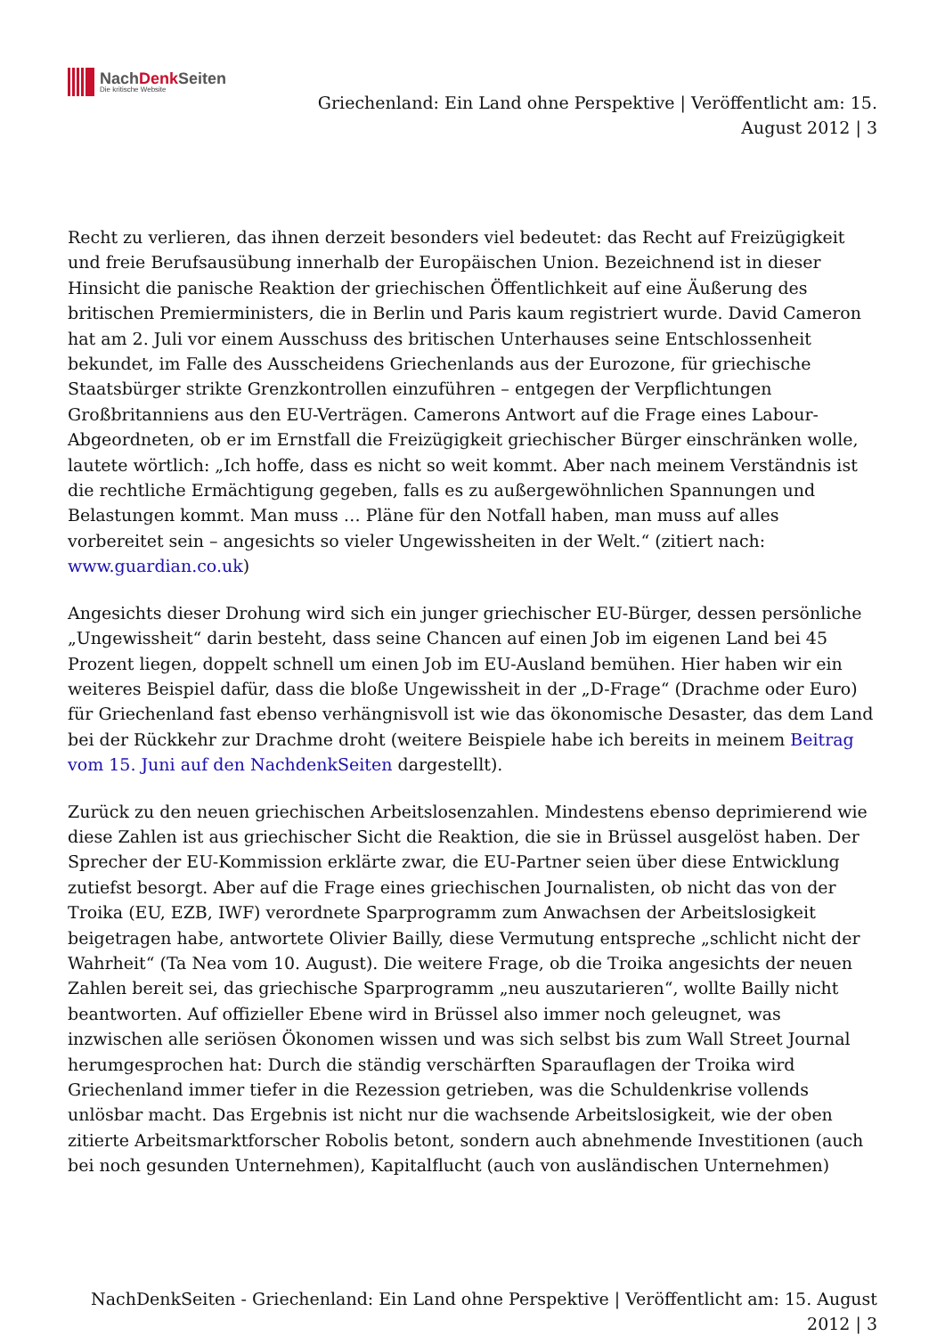NachDenk Seiten
Die kritische Website
Griechenland: Ein Land ohne Perspektive | Veröffentlicht am: 15.
August 2012 | 3
Recht zu verlieren, das ihnen derzeit besonders viel bedeutet: das Recht auf Freizügigkeit und freie Berufsausübung innerhalb der Europäischen Union. Bezeichnend ist in dieser Hinsicht die panische Reaktion der griechischen Öffentlichkeit auf eine Äußerung des britischen Premierministers, die in Berlin und Paris kaum registriert wurde. David Cameron hat am 2. Juli vor einem Ausschuss des britischen Unterhauses seine Entschlossenheit bekundet, im Falle des Ausscheidens Griechenlands aus der Eurozone, für griechische Staatsbürger strikte Grenzkontrollen einzuführen – entgegen der Verpflichtungen Großbritanniens aus den EU-Verträgen. Camerons Antwort auf die Frage eines Labour-Abgeordneten, ob er im Ernstfall die Freizügigkeit griechischer Bürger einschränken wolle, lautete wörtlich: „Ich hoffe, dass es nicht so weit kommt. Aber nach meinem Verständnis ist die rechtliche Ermächtigung gegeben, falls es zu außergewöhnlichen Spannungen und Belastungen kommt. Man muss … Pläne für den Notfall haben, man muss auf alles vorbereitet sein – angesichts so vieler Ungewissheiten in der Welt.“ (zitiert nach: www.guardian.co.uk)
Angesichts dieser Drohung wird sich ein junger griechischer EU-Bürger, dessen persönliche „Ungewissheit“ darin besteht, dass seine Chancen auf einen Job im eigenen Land bei 45 Prozent liegen, doppelt schnell um einen Job im EU-Ausland bemühen. Hier haben wir ein weiteres Beispiel dafür, dass die bloße Ungewissheit in der „D-Frage“ (Drachme oder Euro) für Griechenland fast ebenso verhängnisvoll ist wie das ökonomische Desaster, das dem Land bei der Rückkehr zur Drachme droht (weitere Beispiele habe ich bereits in meinem Beitrag vom 15. Juni auf den NachdenkSeiten dargestellt).
Zurück zu den neuen griechischen Arbeitslosenzahlen. Mindestens ebenso deprimierend wie diese Zahlen ist aus griechischer Sicht die Reaktion, die sie in Brüssel ausgelöst haben. Der Sprecher der EU-Kommission erklärte zwar, die EU-Partner seien über diese Entwicklung zutiefst besorgt. Aber auf die Frage eines griechischen Journalisten, ob nicht das von der Troika (EU, EZB, IWF) verordnete Sparprogramm zum Anwachsen der Arbeitslosigkeit beigetragen habe, antwortete Olivier Bailly, diese Vermutung entspreche „schlicht nicht der Wahrheit“ (Ta Nea vom 10. August). Die weitere Frage, ob die Troika angesichts der neuen Zahlen bereit sei, das griechische Sparprogramm „neu auszutarieren“, wollte Bailly nicht beantworten. Auf offizieller Ebene wird in Brüssel also immer noch geleugnet, was inzwischen alle seriösen Ökonomen wissen und was sich selbst bis zum Wall Street Journal herumgesprochen hat: Durch die ständig verschärften Sparauflagen der Troika wird Griechenland immer tiefer in die Rezession getrieben, was die Schuldenkrise vollends unlösbar macht. Das Ergebnis ist nicht nur die wachsende Arbeitslosigkeit, wie der oben zitierte Arbeitsmarktforscher Robolis betont, sondern auch abnehmende Investitionen (auch bei noch gesunden Unternehmen), Kapitalflucht (auch von ausländischen Unternehmen)
NachDenkSeiten - Griechenland: Ein Land ohne Perspektive | Veröffentlicht am: 15. August
2012 | 3